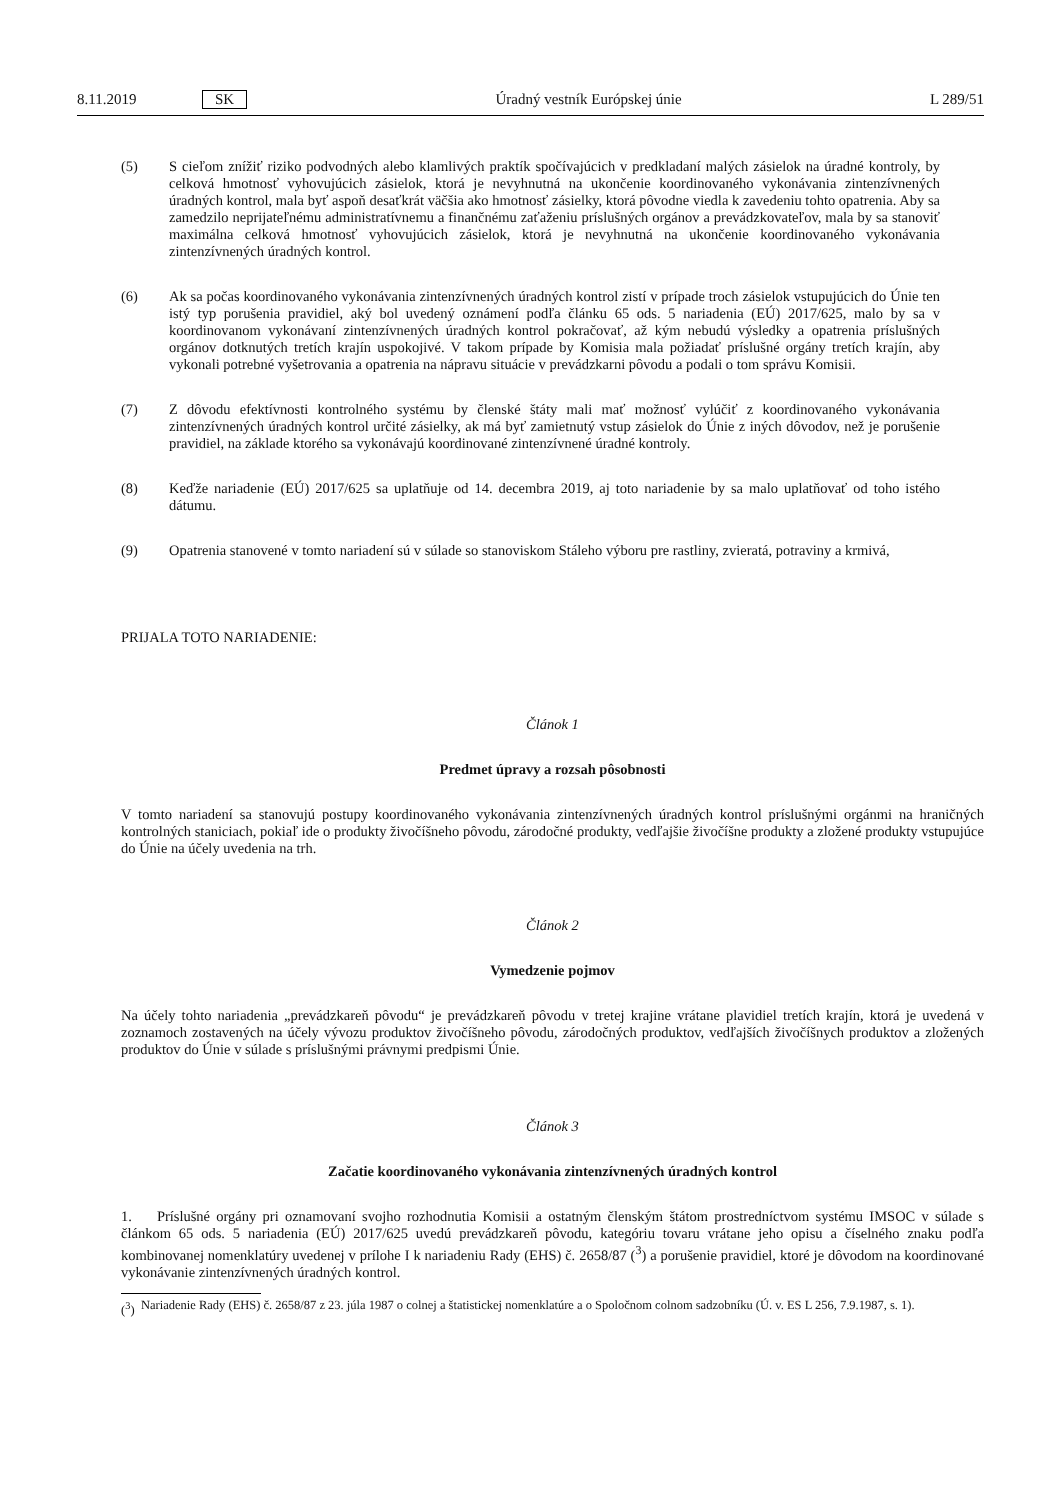8.11.2019 SK Úradný vestník Európskej únie L 289/51
(5) S cieľom znížiť riziko podvodných alebo klamlivých praktík spočívajúcich v predkladaní malých zásielok na úradné kontroly, by celková hmotnosť vyhovujúcich zásielok, ktorá je nevyhnutná na ukončenie koordinovaného vykonávania zintenzívnených úradných kontrol, mala byť aspoň desaťkrát väčšia ako hmotnosť zásielky, ktorá pôvodne viedla k zavedeniu tohto opatrenia. Aby sa zamedzilo neprijateľnému administratívnemu a finančnému zaťaženiu príslušných orgánov a prevádzkovateľov, mala by sa stanoviť maximálna celková hmotnosť vyhovujúcich zásielok, ktorá je nevyhnutná na ukončenie koordinovaného vykonávania zintenzívnených úradných kontrol.
(6) Ak sa počas koordinovaného vykonávania zintenzívnených úradných kontrol zistí v prípade troch zásielok vstupujúcich do Únie ten istý typ porušenia pravidiel, aký bol uvedený oznámení podľa článku 65 ods. 5 nariadenia (EÚ) 2017/625, malo by sa v koordinovanom vykonávaní zintenzívnených úradných kontrol pokračovať, až kým nebudú výsledky a opatrenia príslušných orgánov dotknutých tretích krajín uspokojivé. V takom prípade by Komisia mala požiadať príslušné orgány tretích krajín, aby vykonali potrebné vyšetrovania a opatrenia na nápravu situácie v prevádzkarni pôvodu a podali o tom správu Komisii.
(7) Z dôvodu efektívnosti kontrolného systému by členské štáty mali mať možnosť vylúčiť z koordinovaného vykonávania zintenzívnených úradných kontrol určité zásielky, ak má byť zamietnutý vstup zásielok do Únie z iných dôvodov, než je porušenie pravidiel, na základe ktorého sa vykonávajú koordinované zintenzívnené úradné kontroly.
(8) Keďže nariadenie (EÚ) 2017/625 sa uplatňuje od 14. decembra 2019, aj toto nariadenie by sa malo uplatňovať od toho istého dátumu.
(9) Opatrenia stanovené v tomto nariadení sú v súlade so stanoviskom Stáleho výboru pre rastliny, zvieratá, potraviny a krmivá,
PRIJALA TOTO NARIADENIE:
Článok 1
Predmet úpravy a rozsah pôsobnosti
V tomto nariadení sa stanovujú postupy koordinovaného vykonávania zintenzívnených úradných kontrol príslušnými orgánmi na hraničných kontrolných staniciach, pokiaľ ide o produkty živočíšneho pôvodu, zárodočné produkty, vedľajšie živočíšne produkty a zložené produkty vstupujúce do Únie na účely uvedenia na trh.
Článok 2
Vymedzenie pojmov
Na účely tohto nariadenia „prevádzkareň pôvodu“ je prevádzkareň pôvodu v tretej krajine vrátane plavidiel tretích krajín, ktorá je uvedená v zoznamoch zostavených na účely vývozu produktov živočíšneho pôvodu, zárodočných produktov, vedľajších živočíšnych produktov a zložených produktov do Únie v súlade s príslušnými právnymi predpismi Únie.
Článok 3
Začatie koordinovaného vykonávania zintenzívnených úradných kontrol
1. Príslušné orgány pri oznamovaní svojho rozhodnutia Komisii a ostatným členským štátom prostredníctvom systému IMSOC v súlade s článkom 65 ods. 5 nariadenia (EÚ) 2017/625 uvedú prevádzkareň pôvodu, kategóriu tovaru vrátane jeho opisu a číselného znaku podľa kombinovanej nomenklatúry uvedenej v prílohe I k nariadeniu Rady (EHS) č. 2658/87 (<sup>3</sup>) a porušenie pravidiel, ktoré je dôvodom na koordinované vykonávanie zintenzívnených úradných kontrol.
(<sup>3</sup>)
Nariadenie Rady (EHS) č. 2658/87 z 23. júla 1987 o colnej a štatistickej nomenklatúre a o Spoločnom colnom sadzobníku (Ú. v. ES L 256, 7.9.1987, s. 1).